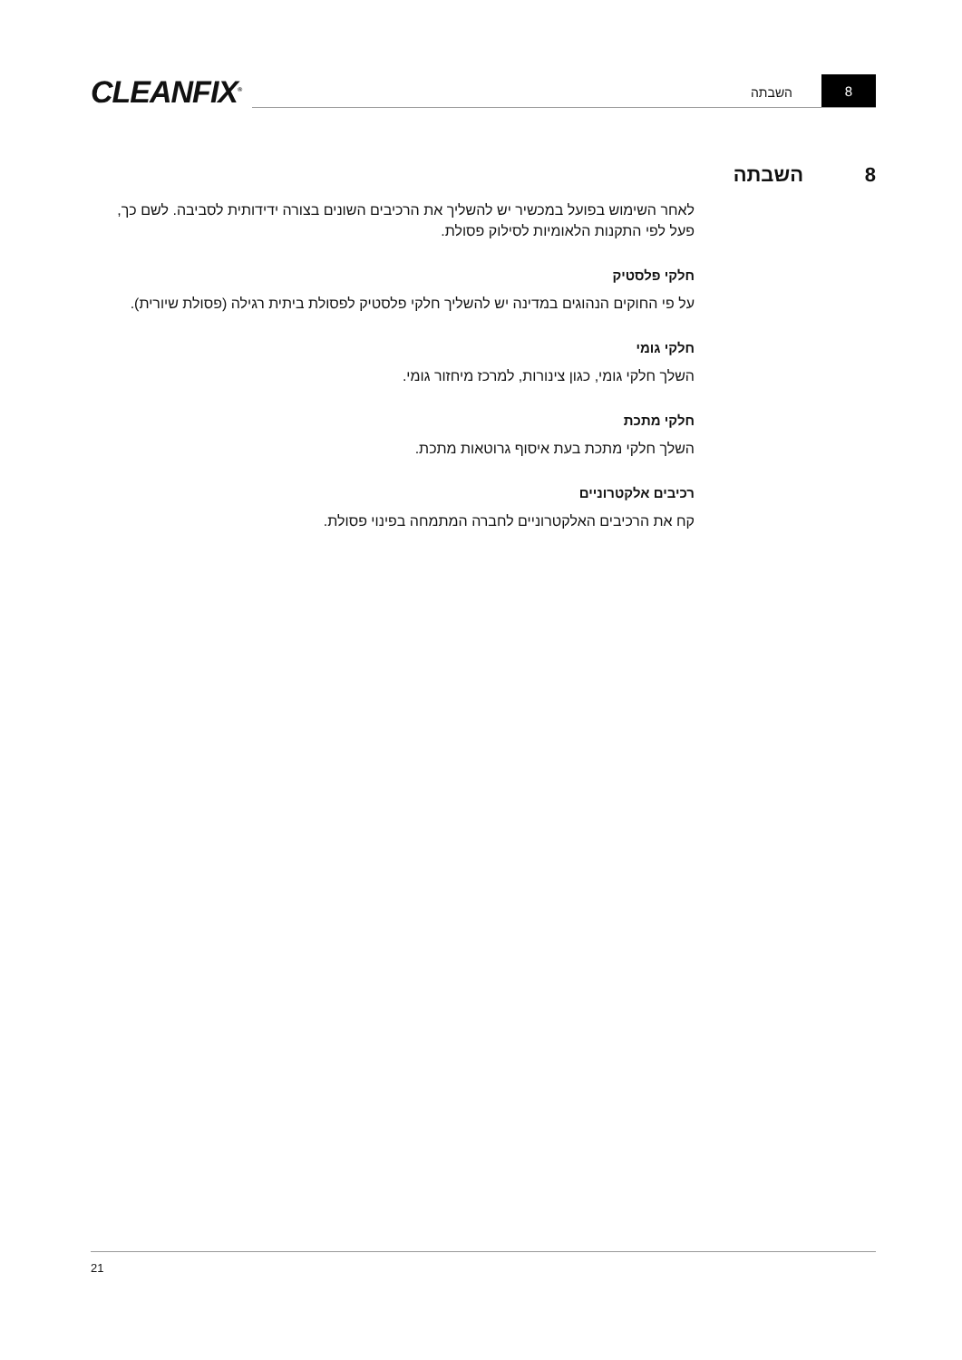CLEANFIX<sup>®</sup>
8
השבתה
8 השבתה
לאחר השימוש בפועל במכשיר יש להשליך את הרכיבים השונים בצורה ידידותית לסביבה. לשם כך, פעל לפי התקנות הלאומיות לסילוק פסולת.
חלקי פלסטיק
על פי החוקים הנהוגים במדינה יש להשליך חלקי פלסטיק לפסולת ביתית רגילה (פסולת שיורית).
חלקי גומי
השלך חלקי גומי, כגון צינורות, למרכז מיחזור גומי.
חלקי מתכת
השלך חלקי מתכת בעת איסוף גרוטאות מתכת.
רכיבים אלקטרוניים
קח את הרכיבים האלקטרוניים לחברה המתמחה בפינוי פסולת.
21